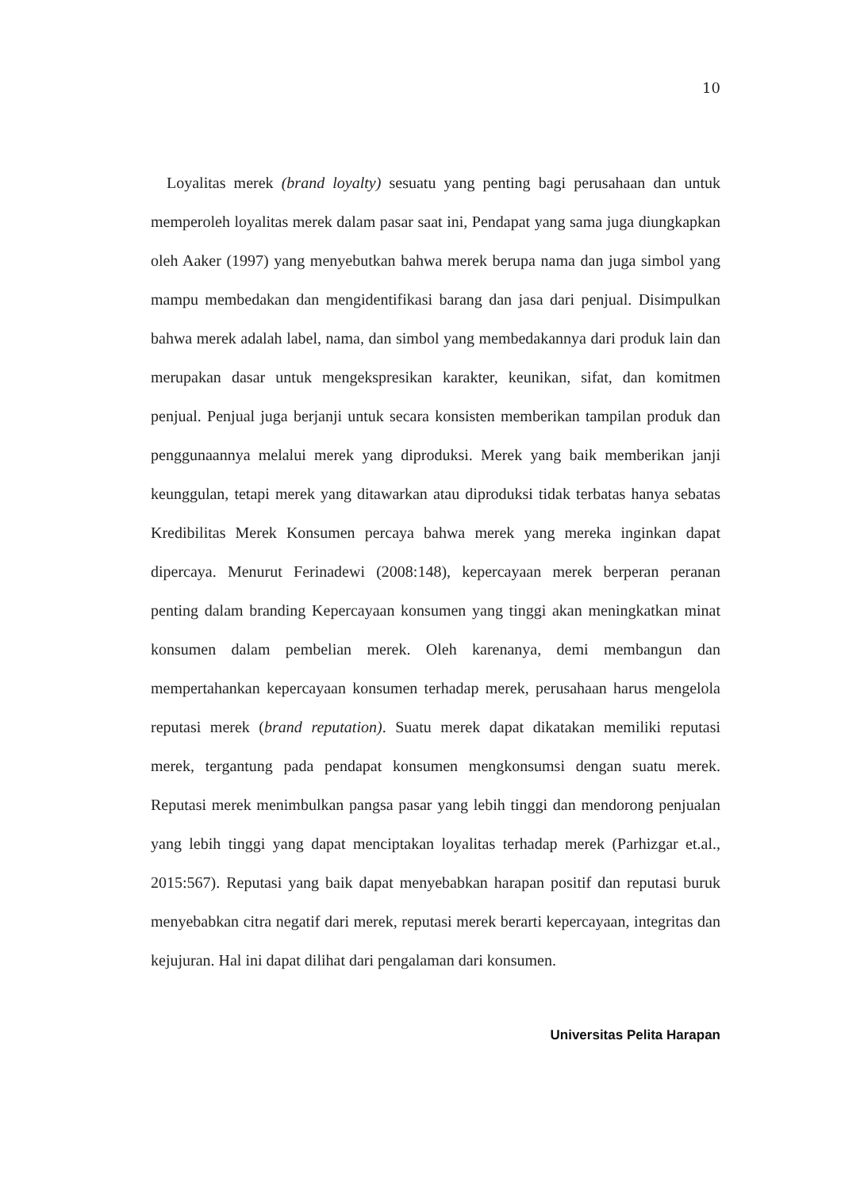10
Loyalitas merek (brand loyalty) sesuatu yang penting bagi perusahaan dan untuk memperoleh loyalitas merek dalam pasar saat ini, Pendapat yang sama juga diungkapkan oleh Aaker (1997) yang menyebutkan bahwa merek berupa nama dan juga simbol yang mampu membedakan dan mengidentifikasi barang dan jasa dari penjual. Disimpulkan bahwa merek adalah label, nama, dan simbol yang membedakannya dari produk lain dan merupakan dasar untuk mengekspresikan karakter, keunikan, sifat, dan komitmen penjual. Penjual juga berjanji untuk secara konsisten memberikan tampilan produk dan penggunaannya melalui merek yang diproduksi. Merek yang baik memberikan janji keunggulan, tetapi merek yang ditawarkan atau diproduksi tidak terbatas hanya sebatas Kredibilitas Merek Konsumen percaya bahwa merek yang mereka inginkan dapat dipercaya. Menurut Ferinadewi (2008:148), kepercayaan merek berperan peranan penting dalam branding Kepercayaan konsumen yang tinggi akan meningkatkan minat konsumen dalam pembelian merek. Oleh karenanya, demi membangun dan mempertahankan kepercayaan konsumen terhadap merek, perusahaan harus mengelola reputasi merek (brand reputation). Suatu merek dapat dikatakan memiliki reputasi merek, tergantung pada pendapat konsumen mengkonsumsi dengan suatu merek. Reputasi merek menimbulkan pangsa pasar yang lebih tinggi dan mendorong penjualan yang lebih tinggi yang dapat menciptakan loyalitas terhadap merek (Parhizgar et.al., 2015:567). Reputasi yang baik dapat menyebabkan harapan positif dan reputasi buruk menyebabkan citra negatif dari merek, reputasi merek berarti kepercayaan, integritas dan kejujuran. Hal ini dapat dilihat dari pengalaman dari konsumen.
Universitas Pelita Harapan